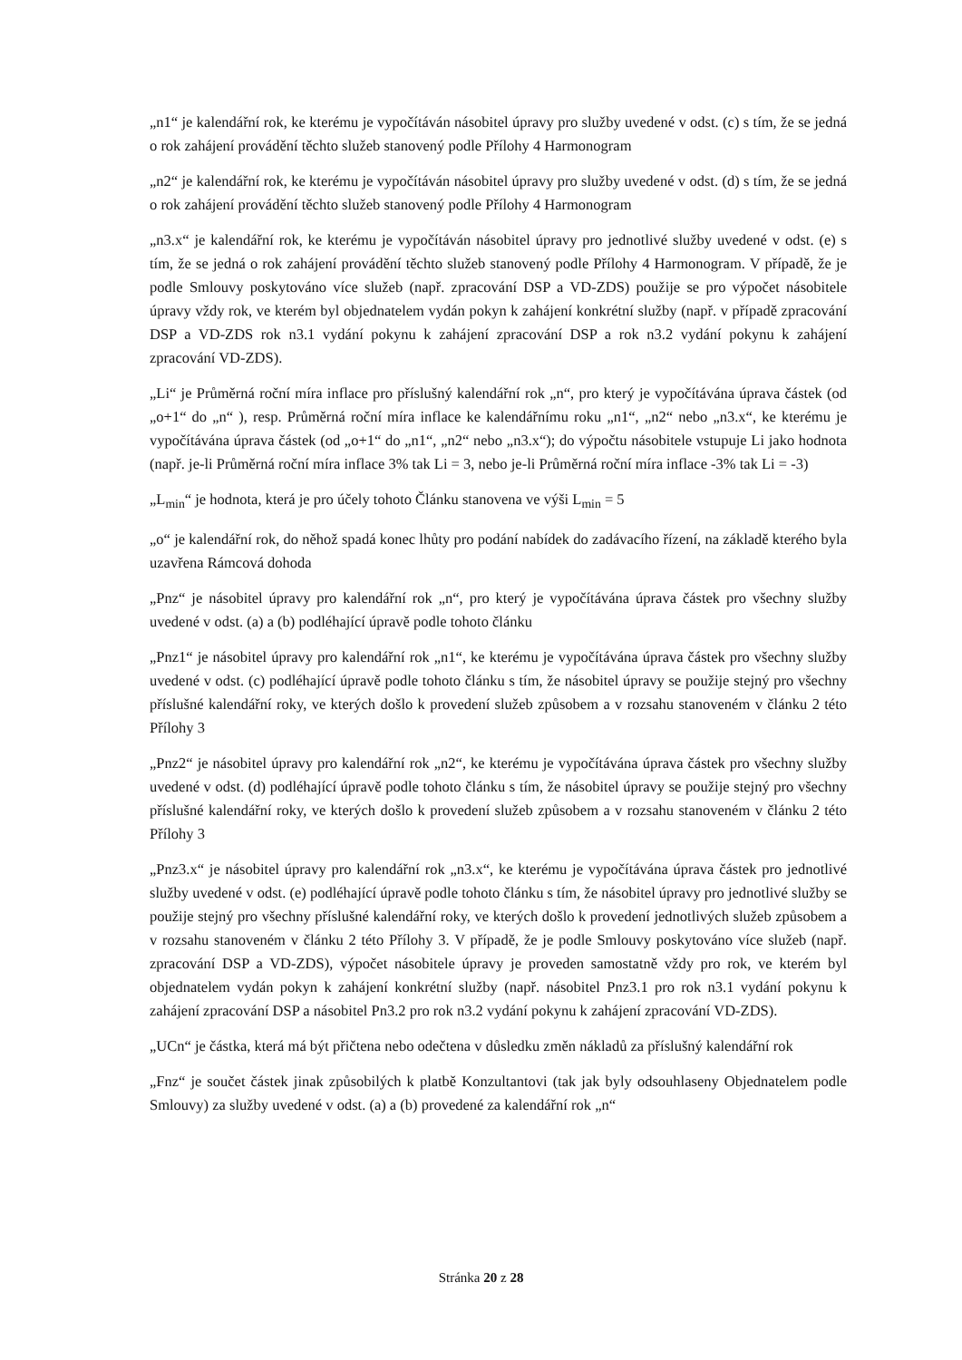„n1“ je kalendářní rok, ke kterému je vypočítáván násobitel úpravy pro služby uvedené v odst. (c) s tím, že se jedná o rok zahájení provádění těchto služeb stanovený podle Přílohy 4 Harmonogram
„n2“ je kalendářní rok, ke kterému je vypočítáván násobitel úpravy pro služby uvedené v odst. (d) s tím, že se jedná o rok zahájení provádění těchto služeb stanovený podle Přílohy 4 Harmonogram
„n3.x“ je kalendářní rok, ke kterému je vypočítáván násobitel úpravy pro jednotlivé služby uvedené v odst. (e) s tím, že se jedná o rok zahájení provádění těchto služeb stanovený podle Přílohy 4 Harmonogram. V případě, že je podle Smlouvy poskytováno více služeb (např. zpracování DSP a VD-ZDS) použije se pro výpočet násobitele úpravy vždy rok, ve kterém byl objednatelem vydán pokyn k zahájení konkrétní služby (např. v případě zpracování DSP a VD-ZDS rok n3.1 vydání pokynu k zahájení zpracování DSP a rok n3.2 vydání pokynu k zahájení zpracování VD-ZDS).
„Li“ je Průměrná roční míra inflace pro příslušný kalendářní rok „n“, pro který je vypočítávána úprava částek (od „o+1“ do „n“ ), resp. Průměrná roční míra inflace ke kalendářnímu roku „n1“, „n2“ nebo „n3.x“, ke kterému je vypočítávána úprava částek (od „o+1“ do „n1“, „n2“ nebo „n3.x“); do výpočtu násobitele vstupuje Li jako hodnota (např. je-li Průměrná roční míra inflace 3% tak Li = 3, nebo je-li Průměrná roční míra inflace -3% tak Li = -3)
„L<sub>min</sub>“ je hodnota, která je pro účely tohoto Článku stanovena ve výši L<sub>min</sub> = 5
„o“ je kalendářní rok, do něhož spadá konec lhůty pro podání nabídek do zadávacího řízení, na základě kterého byla uzavřena Rámcová dohoda
„Pnz“ je násobitel úpravy pro kalendářní rok „n“, pro který je vypočítávána úprava částek pro všechny služby uvedené v odst. (a) a (b) podléhající úpravě podle tohoto článku
„Pnz1“ je násobitel úpravy pro kalendářní rok „n1“, ke kterému je vypočítávána úprava částek pro všechny služby uvedené v odst. (c) podléhající úpravě podle tohoto článku s tím, že násobitel úpravy se použije stejný pro všechny příslušné kalendářní roky, ve kterých došlo k provedení služeb způsobem a v rozsahu stanoveném v článku 2 této Přílohy 3
„Pnz2“ je násobitel úpravy pro kalendářní rok „n2“, ke kterému je vypočítávána úprava částek pro všechny služby uvedené v odst. (d) podléhající úpravě podle tohoto článku s tím, že násobitel úpravy se použije stejný pro všechny příslušné kalendářní roky, ve kterých došlo k provedení služeb způsobem a v rozsahu stanoveném v článku 2 této Přílohy 3
„Pnz3.x“ je násobitel úpravy pro kalendářní rok „n3.x“, ke kterému je vypočítávána úprava částek pro jednotlivé služby uvedené v odst. (e) podléhající úpravě podle tohoto článku s tím, že násobitel úpravy pro jednotlivé služby se použije stejný pro všechny příslušné kalendářní roky, ve kterých došlo k provedení jednotlivých služeb způsobem a v rozsahu stanoveném v článku 2 této Přílohy 3. V případě, že je podle Smlouvy poskytováno více služeb (např. zpracování DSP a VD-ZDS), výpočet násobitele úpravy je proveden samostatně vždy pro rok, ve kterém byl objednatelem vydán pokyn k zahájení konkrétní služby (např. násobitel Pnz3.1 pro rok n3.1 vydání pokynu k zahájení zpracování DSP a násobitel Pn3.2 pro rok n3.2 vydání pokynu k zahájení zpracování VD-ZDS).
„UCn“ je částka, která má být přičtena nebo odečtena v důsledku změn nákladů za příslušný kalendářní rok
„Fnz“ je součet částek jinak způsobilých k platbě Konzultantovi (tak jak byly odsouhlaseny Objednatelem podle Smlouvy) za služby uvedené v odst. (a) a (b) provedené za kalendářní rok „n“
Stránka 20 z 28